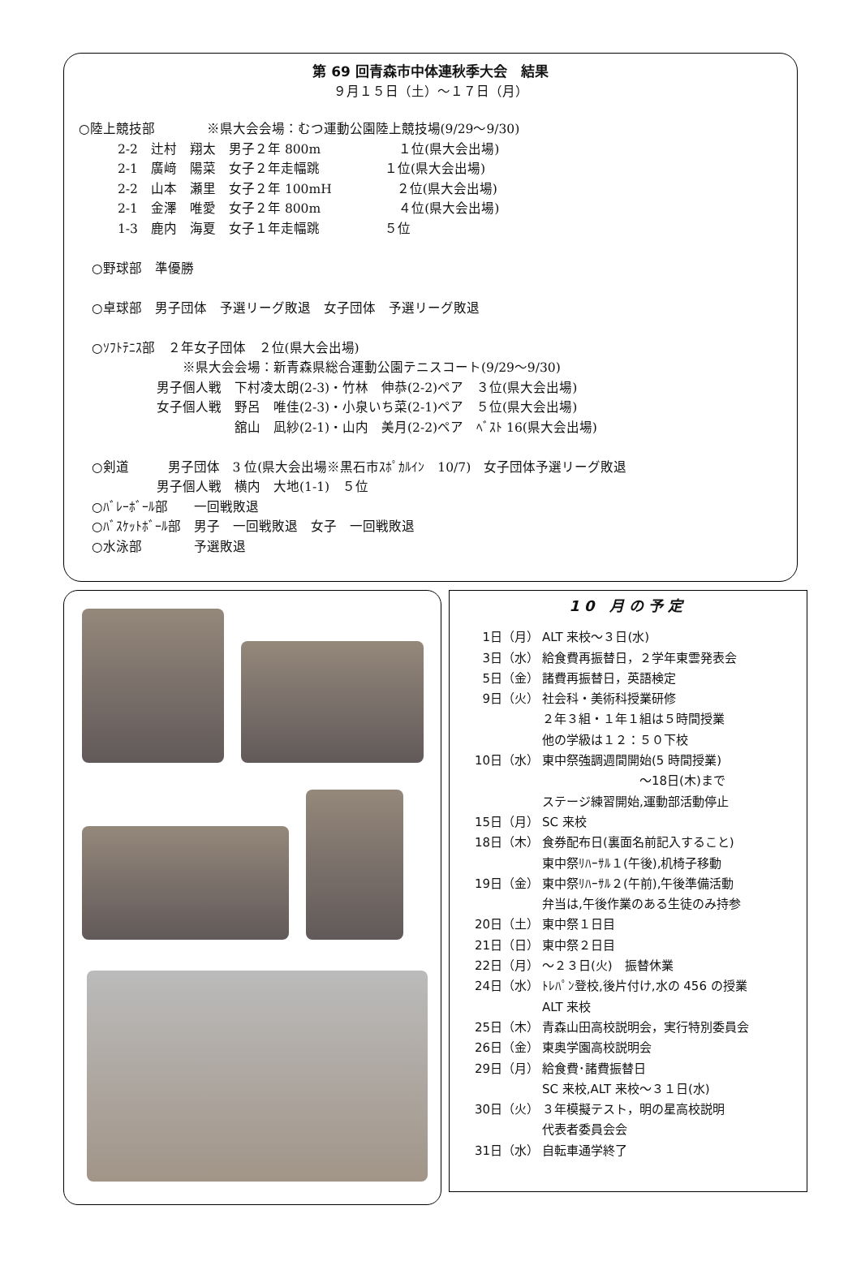第 69 回青森市中体連秋季大会　結果
９月１５日（土）～１７日（月）
○陸上競技部　　　　※県大会会場：むつ運動公園陸上競技場(9/29～9/30)
　　　2-2　辻村　翔太　男子２年 800m　　　　　　１位(県大会出場)
　　　2-1　廣﨑　陽菜　女子２年走幅跳　　　　　１位(県大会出場)
　　　2-2　山本　瀬里　女子２年 100mH　　　　　２位(県大会出場)
　　　2-1　金澤　唯愛　女子２年 800m　　　　　　４位(県大会出場)
　　　1-3　鹿内　海夏　女子１年走幅跳　　　　　５位
　○野球部　準優勝
　○卓球部　男子団体　予選リーグ敗退　女子団体　予選リーグ敗退
　○ｿﾌﾄﾃﾆｽ部　２年女子団体　２位(県大会出場)
　　　　　　　　※県大会会場：新青森県総合運動公園テニスコート(9/29～9/30)
　　　　　　男子個人戦　下村凌太朗(2-3)・竹林　伸恭(2-2)ペア　３位(県大会出場)
　　　　　　女子個人戦　野呂　唯佳(2-3)・小泉いち菜(2-1)ペア　５位(県大会出場)
　　　　　　　　　　　　舘山　凪紗(2-1)・山内　美月(2-2)ペア　ﾍﾞｽﾄ 16(県大会出場)
　○剣道　　　男子団体　3 位(県大会出場※黒石市ｽﾎﾟｶﾙｲﾝ　10/7)　女子団体予選リーグ敗退
　　　　　　男子個人戦　横内　大地(1-1)　５位
　○ﾊﾞﾚｰﾎﾞｰﾙ部　　一回戦敗退
　○ﾊﾞｽｹｯﾄﾎﾞｰﾙ部　男子　一回戦敗退　女子　一回戦敗退
　○水泳部　　　　予選敗退
10 月の予定
1日（月） ALT 来校～３日(水)
3日（水） 給食費再振替日，２学年東雲発表会
5日（金） 諸費再振替日，英語検定
9日（火） 社会科・美術科授業研修
２年３組・１年１組は５時間授業
他の学級は１２：５０下校
10日（水） 東中祭強調週間開始(5 時間授業)
　　　　　　　　～18日(木)まで
ステージ練習開始,運動部活動停止
15日（月） SC 来校
18日（木） 食券配布日(裏面名前記入すること)
東中祭ﾘﾊｰｻﾙ１(午後),机椅子移動
19日（金） 東中祭ﾘﾊｰｻﾙ２(午前),午後準備活動
弁当は,午後作業のある生徒のみ持参
20日（土） 東中祭１日目
21日（日） 東中祭２日目
22日（月） ～２３日(火)　振替休業
24日（水） ﾄﾚﾊﾟﾝ登校,後片付け,水の 456 の授業
ALT 来校
25日（木） 青森山田高校説明会，実行特別委員会
26日（金） 東奥学園高校説明会
29日（月） 給食費･諸費振替日
SC 来校,ALT 来校～３１日(水)
30日（火） ３年模擬テスト，明の星高校説明
代表者委員会会
31日（水） 自転車通学終了